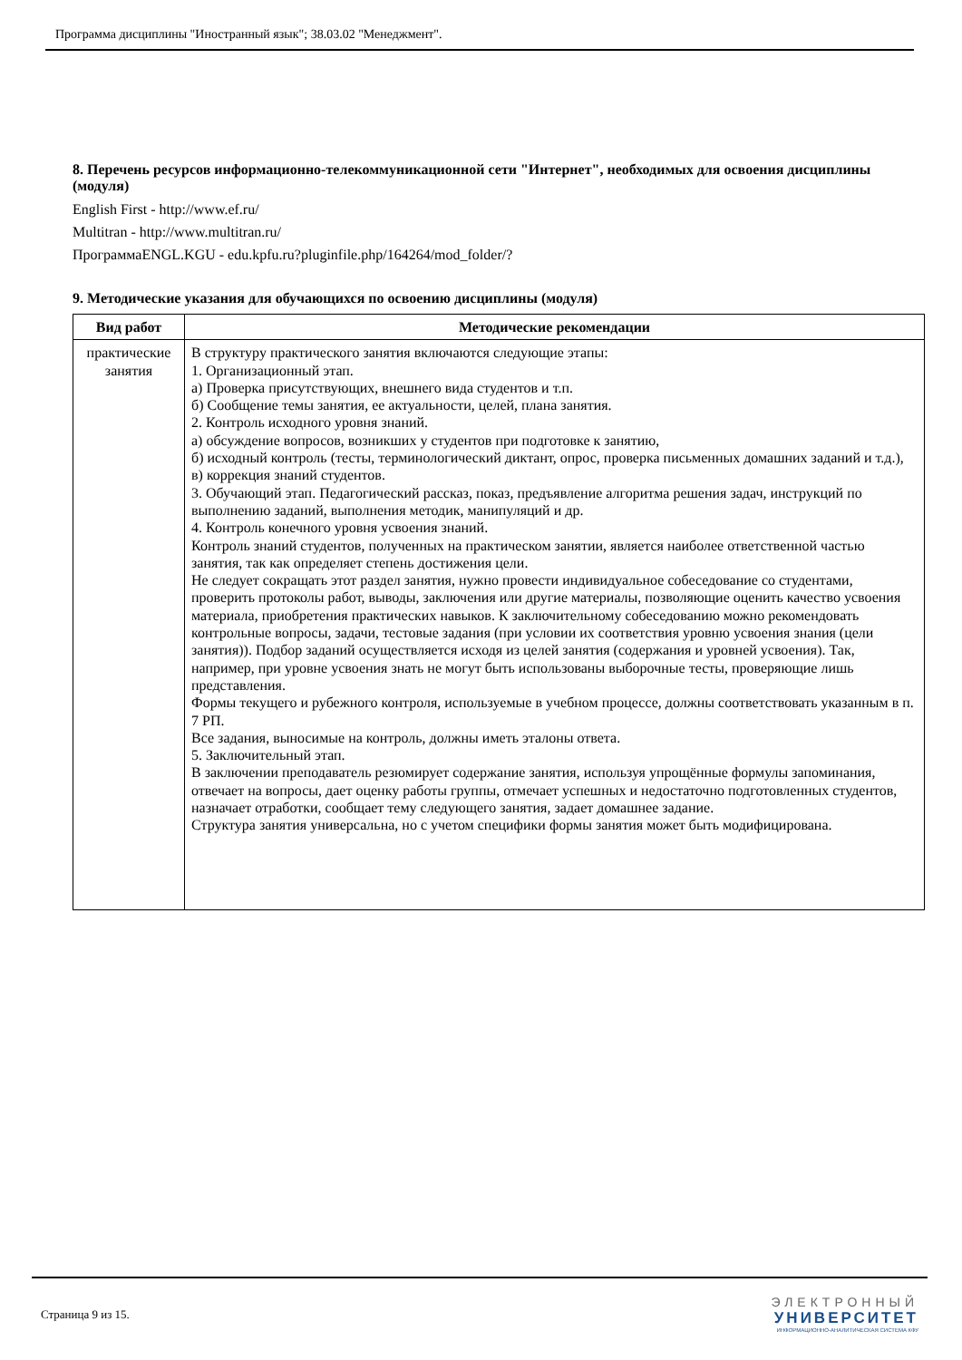Программа дисциплины "Иностранный язык"; 38.03.02 "Менеджмент".
8. Перечень ресурсов информационно-телекоммуникационной сети "Интернет", необходимых для освоения дисциплины (модуля)
English First - http://www.ef.ru/
Multitran - http://www.multitran.ru/
ПрограммаENGL.KGU - edu.kpfu.ru?pluginfile.php/164264/mod_folder/?
9. Методические указания для обучающихся по освоению дисциплины (модуля)
| Вид работ | Методические рекомендации |
| --- | --- |
| практические занятия | В структуру практического занятия включаются следующие этапы: 1. Организационный этап. а) Проверка присутствующих, внешнего вида студентов и т.п. б) Сообщение темы занятия, ее актуальности, целей, плана занятия. 2. Контроль исходного уровня знаний. а) обсуждение вопросов, возникших у студентов при подготовке к занятию, б) исходный контроль (тесты, терминологический диктант, опрос, проверка письменных домашних заданий и т.д.), в) коррекция знаний студентов. 3. Обучающий этап. Педагогический рассказ, показ, предъявление алгоритма решения задач, инструкций по выполнению заданий, выполнения методик, манипуляций и др. 4. Контроль конечного уровня усвоения знаний. Контроль знаний студентов, полученных на практическом занятии, является наиболее ответственной частью занятия, так как определяет степень достижения цели. Не следует сокращать этот раздел занятия, нужно провести индивидуальное собеседование со студентами, проверить протоколы работ, выводы, заключения или другие материалы, позволяющие оценить качество усвоения материала, приобретения практических навыков. К заключительному собеседованию можно рекомендовать контрольные вопросы, задачи, тестовые задания (при условии их соответствия уровню усвоения знания (цели занятия)). Подбор заданий осуществляется исходя из целей занятия (содержания и уровней усвоения). Так, например, при уровне усвоения знать не могут быть использованы выборочные тесты, проверяющие лишь представления. Формы текущего и рубежного контроля, используемые в учебном процессе, должны соответствовать указанным в п. 7 РП. Все задания, выносимые на контроль, должны иметь эталоны ответа. 5. Заключительный этап. В заключении преподаватель резюмирует содержание занятия, используя упрощённые формулы запоминания, отвечает на вопросы, дает оценку работы группы, отмечает успешных и недостаточно подготовленных студентов, назначает отработки, сообщает тему следующего занятия, задает домашнее задание. Структура занятия универсальна, но с учетом специфики формы занятия может быть модифицирована. |
Страница 9 из 15.
ЭЛЕКТРОННЫЙ
УНИВЕРСИТЕТ
ИНФОРМАЦИОННО-АНАЛИТИЧЕСКАЯ СИСТЕМА КФУ